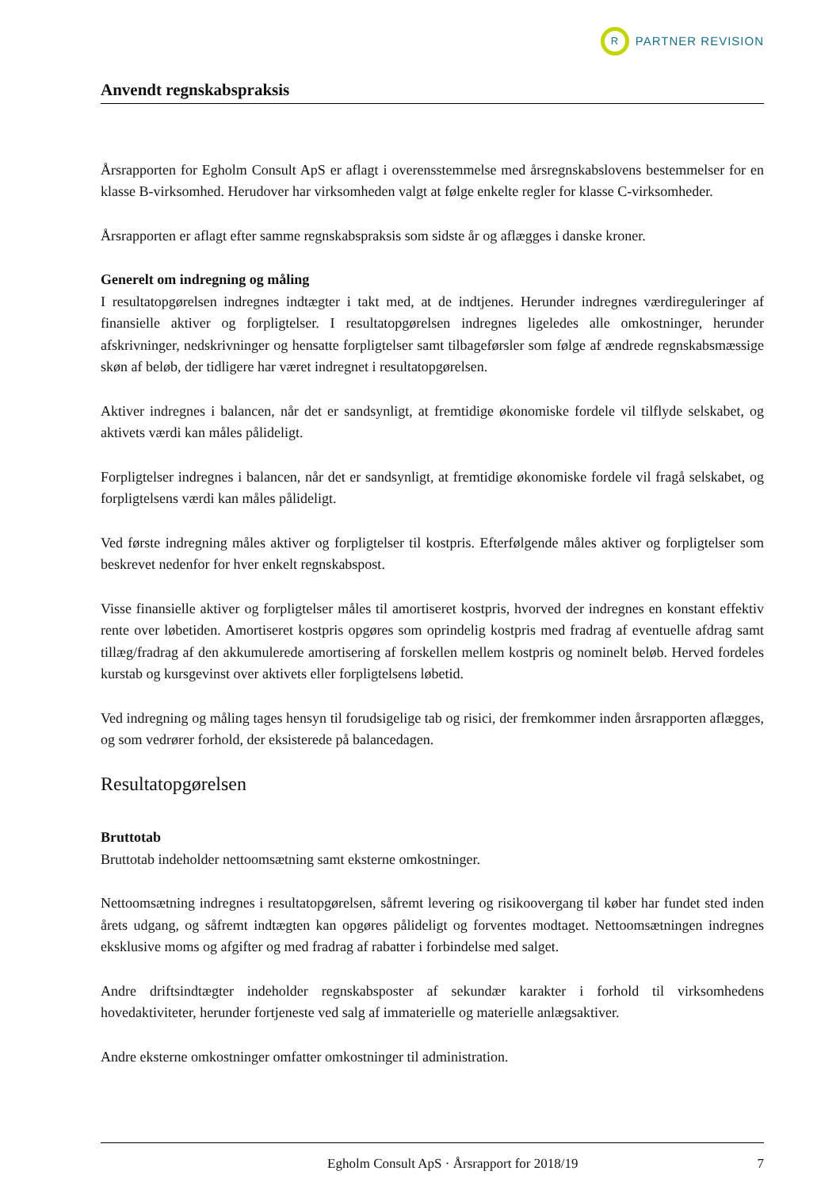R
PARTNER REVISION
Anvendt regnskabspraksis
Årsrapporten for Egholm Consult ApS er aflagt i overensstemmelse med årsregnskabslovens bestemmelser for en klasse B-virksomhed. Herudover har virksomheden valgt at følge enkelte regler for klasse C-virksomheder.
Årsrapporten er aflagt efter samme regnskabspraksis som sidste år og aflægges i danske kroner.
Generelt om indregning og måling
I resultatopgørelsen indregnes indtægter i takt med, at de indtjenes. Herunder indregnes værdireguleringer af finansielle aktiver og forpligtelser. I resultatopgørelsen indregnes ligeledes alle omkostninger, herunder afskrivninger, nedskrivninger og hensatte forpligtelser samt tilbageførsler som følge af ændrede regnskabsmæssige skøn af beløb, der tidligere har været indregnet i resultatopgørelsen.
Aktiver indregnes i balancen, når det er sandsynligt, at fremtidige økonomiske fordele vil tilflyde selskabet, og aktivets værdi kan måles pålideligt.
Forpligtelser indregnes i balancen, når det er sandsynligt, at fremtidige økonomiske fordele vil fragå selskabet, og forpligtelsens værdi kan måles pålideligt.
Ved første indregning måles aktiver og forpligtelser til kostpris. Efterfølgende måles aktiver og forpligtelser som beskrevet nedenfor for hver enkelt regnskabspost.
Visse finansielle aktiver og forpligtelser måles til amortiseret kostpris, hvorved der indregnes en konstant effektiv rente over løbetiden. Amortiseret kostpris opgøres som oprindelig kostpris med fradrag af eventuelle afdrag samt tillæg/fradrag af den akkumulerede amortisering af forskellen mellem kostpris og nominelt beløb. Herved fordeles kurstab og kursgevinst over aktivets eller forpligtelsens løbetid.
Ved indregning og måling tages hensyn til forudsigelige tab og risici, der fremkommer inden årsrapporten aflægges, og som vedrører forhold, der eksisterede på balancedagen.
Resultatopgørelsen
Bruttotab
Bruttotab indeholder nettoomsætning samt eksterne omkostninger.
Nettoomsætning indregnes i resultatopgørelsen, såfremt levering og risikoovergang til køber har fundet sted inden årets udgang, og såfremt indtægten kan opgøres pålideligt og forventes modtaget. Nettoomsætningen indregnes eksklusive moms og afgifter og med fradrag af rabatter i forbindelse med salget.
Andre driftsindtægter indeholder regnskabsposter af sekundær karakter i forhold til virksomhedens hovedaktiviteter, herunder fortjeneste ved salg af immaterielle og materielle anlægsaktiver.
Andre eksterne omkostninger omfatter omkostninger til administration.
Egholm Consult ApS · Årsrapport for 2018/19 7